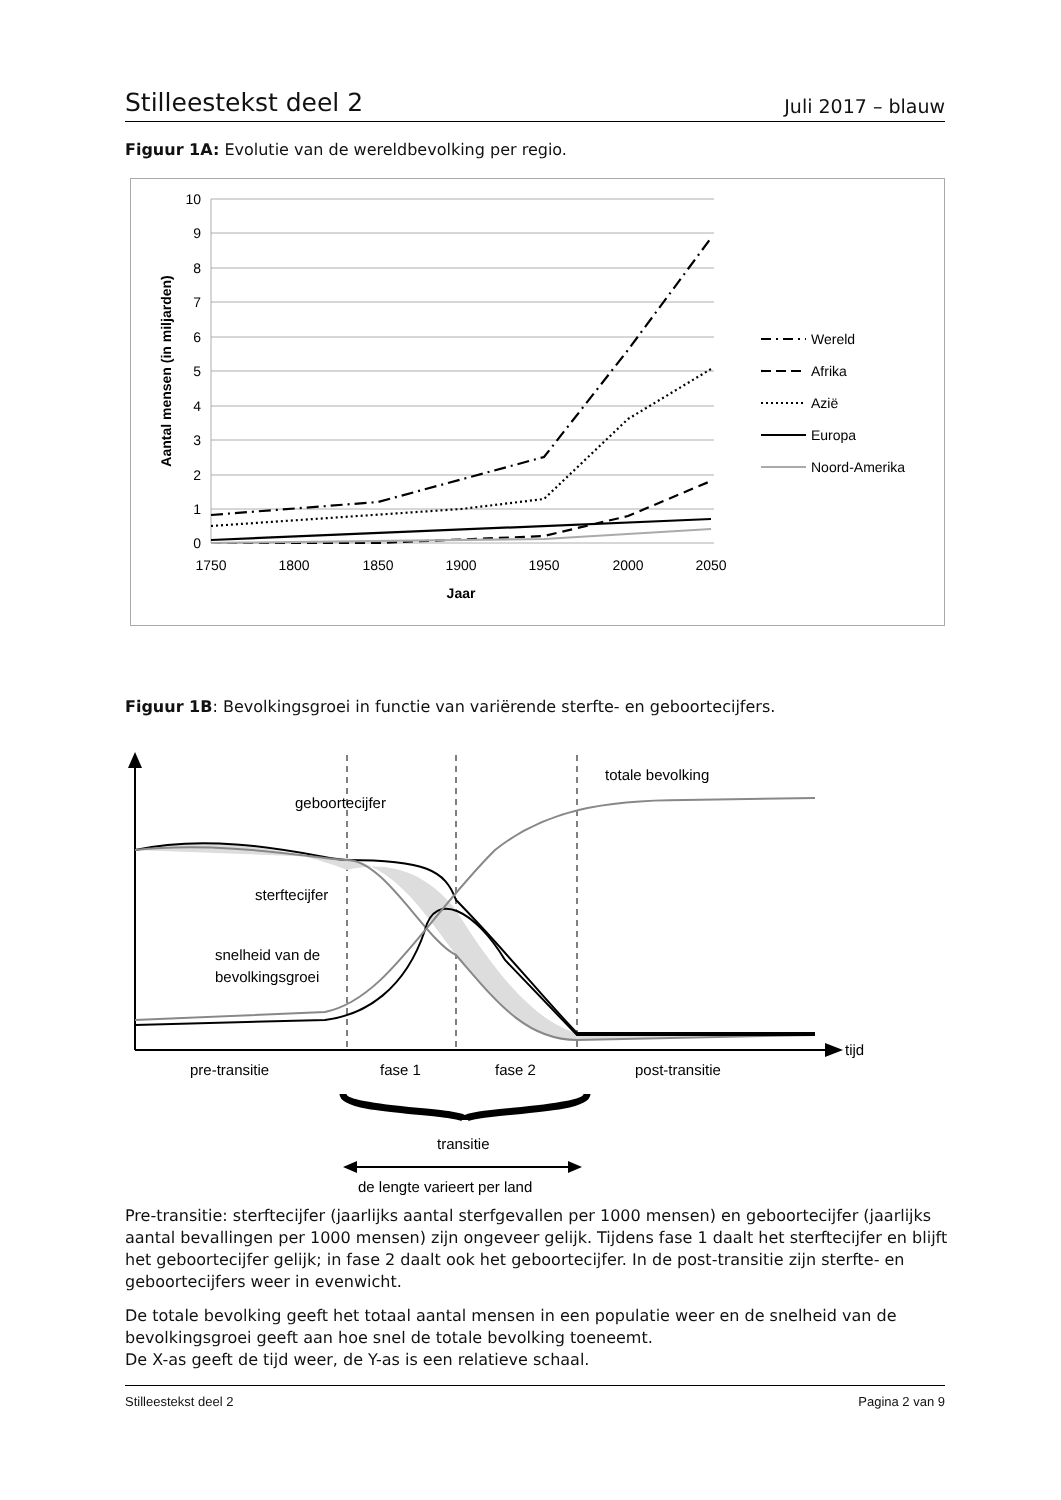Stilleestekst deel 2 Juli 2017 – blauw
Figuur 1A: Evolutie van de wereldbevolking per regio.
10
9
8
7
6
5
4
3
2
1
0
1750
1800
1850
1900
1950
2000
2050
Jaar
Aantal mensen (in miljarden)
Wereld
Afrika
Azië
Europa
Noord-Amerika
Figuur 1B: Bevolkingsgroei in functie van variërende sterfte- en geboortecijfers.
totale bevolking
geboortecijfer
sterftecijfer
snelheid van de
bevolkingsgroei
tijd
pre-transitie
fase 1
fase 2
post-transitie
transitie
de lengte varieert per land
Pre-transitie: sterftecijfer (jaarlijks aantal sterfgevallen per 1000 mensen) en geboortecijfer (jaarlijks aantal bevallingen per 1000 mensen) zijn ongeveer gelijk. Tijdens fase 1 daalt het sterftecijfer en blijft het geboortecijfer gelijk; in fase 2 daalt ook het geboortecijfer. In de post-transitie zijn sterfte- en geboortecijfers weer in evenwicht.
De totale bevolking geeft het totaal aantal mensen in een populatie weer en de snelheid van de bevolkingsgroei geeft aan hoe snel de totale bevolking toeneemt.
De X-as geeft de tijd weer, de Y-as is een relatieve schaal.
Stilleestekst deel 2 Pagina 2 van 9